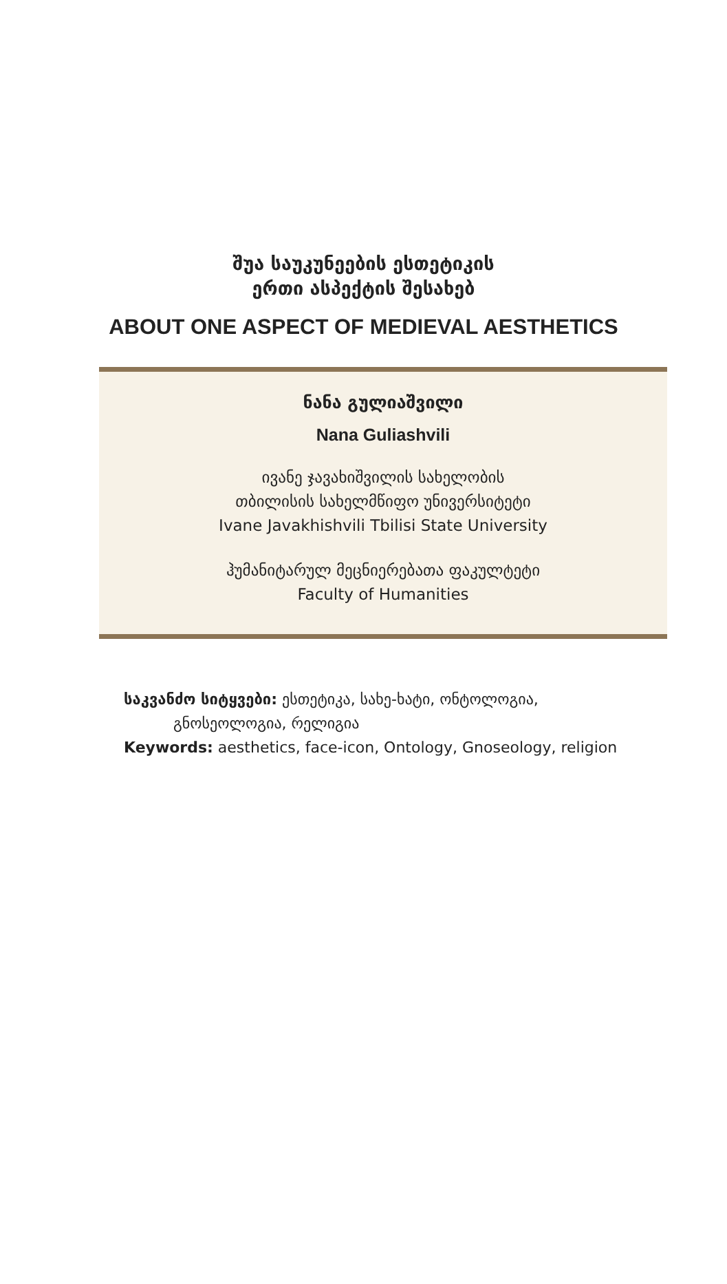შუა საუკუნეების ესთეტიკის
ერთი ასპექტის შესახებ
ABOUT ONE ASPECT OF MEDIEVAL AESTHETICS
ნანა გულიაშვილი
Nana Guliashvili
ივანე ჯავახიშვილის სახელობის
თბილისის სახელმწიფო უნივერსიტეტი
Ivane Javakhishvili Tbilisi State University
ჰუმანიტარულ მეცნიერებათა ფაკულტეტი
Faculty of Humanities
საკვანძო სიტყვები: ესთეტიკა, სახე-ხატი, ონტოლოგია,
გნოსეოლოგია, რელიგია
Keywords: aesthetics, face-icon, Ontology, Gnoseology, religion